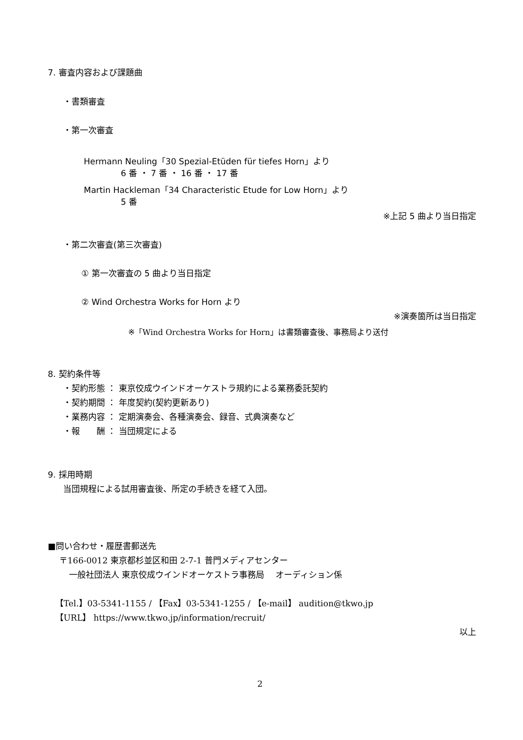7. 審査内容および課題曲
・書類審査
・第一次審査
Hermann Neuling「30 Spezial-Etüden für tiefes Horn」より
6 番 ・ 7 番 ・ 16 番 ・ 17 番
Martin Hackleman「34 Characteristic Etude for Low Horn」より
5 番
※上記 5 曲より当日指定
・第二次審査(第三次審査)
① 第一次審査の 5 曲より当日指定
② Wind Orchestra Works for Horn より
※演奏箇所は当日指定
※「Wind Orchestra Works for Horn」は書類審査後、事務局より送付
8. 契約条件等
・契約形態 ： 東京佼成ウインドオーケストラ規約による業務委託契約
・契約期間 ： 年度契約(契約更新あり)
・業務内容 ： 定期演奏会、各種演奏会、録音、式典演奏など
・報　　酬 ： 当団規定による
9. 採用時期
当団規程による試用審査後、所定の手続きを経て入団。
■問い合わせ・履歴書郵送先
〒166-0012 東京都杉並区和田 2-7-1 普門メディアセンター
一般社団法人 東京佼成ウインドオーケストラ事務局　 オーディション係
【Tel.】03-5341-1155 / 【Fax】03-5341-1255 / 【e-mail】 audition@tkwo.jp
【URL】 https://www.tkwo.jp/information/recruit/
以上
2